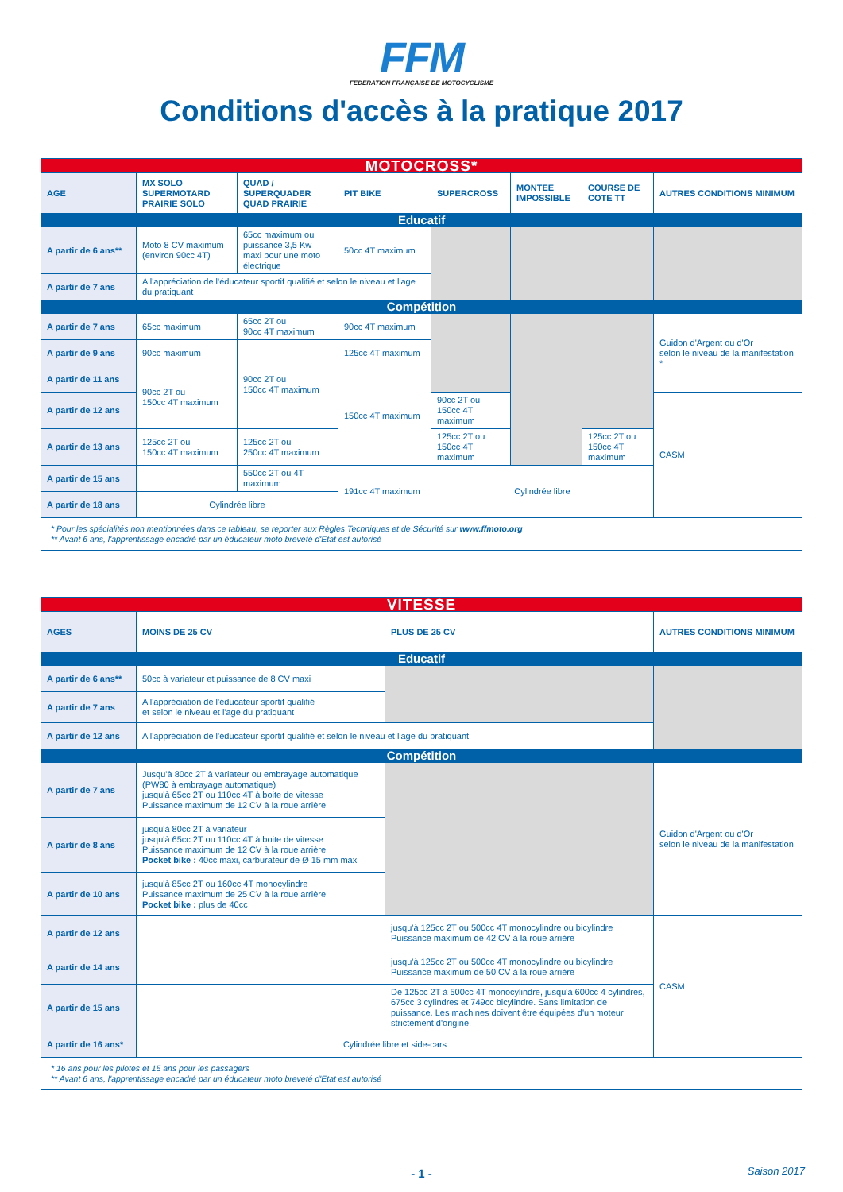FFM
FEDERATION FRANÇAISE DE MOTOCYCLISME
Conditions d'accès à la pratique 2017
| MOTOCROSS* | | | | | | | |
| AGE | MX SOLO SUPERMOTARD PRAIRIE SOLO | QUAD / SUPERQUADER QUAD PRAIRIE | PIT BIKE | SUPERCROSS | MONTEE IMPOSSIBLE | COURSE DE COTE TT | AUTRES CONDITIONS MINIMUM |
| Educatif | | | | | | | |
| A partir de 6 ans** | Moto 8 CV maximum (environ 90cc 4T) | 65cc maximum ou puissance 3,5 Kw maxi pour une moto électrique | 50cc 4T maximum | | | | |
| A partir de 7 ans | A l'appréciation de l'éducateur sportif qualifié et selon le niveau et l'age du pratiquant | | | | | | |
| Compétition | | | | | | | |
| A partir de 7 ans | 65cc maximum | 65cc 2T ou 90cc 4T maximum | 90cc 4T maximum | | | | Guidon d'Argent ou d'Or selon le niveau de la manifestation * |
| A partir de 9 ans | 90cc maximum | 90cc 2T ou 150cc 4T maximum | 125cc 4T maximum | | | | |
| A partir de 11 ans | 90cc 2T ou 150cc 4T maximum | | 150cc 4T maximum | | | | |
| A partir de 12 ans | | | | 90cc 2T ou 150cc 4T maximum | | | CASM |
| A partir de 13 ans | 125cc 2T ou 150cc 4T maximum | 125cc 2T ou 250cc 4T maximum | | 125cc 2T ou 150cc 4T maximum | | 125cc 2T ou 150cc 4T maximum | |
| A partir de 15 ans | | 550cc 2T ou 4T maximum | 191cc 4T maximum | Cylindrée libre | | | |
| A partir de 18 ans | Cylindrée libre | | | | | | |
| * Pour les spécialités non mentionnées dans ce tableau, se reporter aux Règles Techniques et de Sécurité sur www.ffmoto.org ** Avant 6 ans, l'apprentissage encadré par un éducateur moto breveté d'Etat est autorisé | | | | | | | |
| VITESSE | | | |
| AGES | MOINS DE 25 CV | PLUS DE 25 CV | AUTRES CONDITIONS MINIMUM |
| Educatif | | | |
| A partir de 6 ans** | 50cc à variateur et puissance de 8 CV maxi | | |
| A partir de 7 ans | A l'appréciation de l'éducateur sportif qualifié et selon le niveau et l'age du pratiquant | | |
| A partir de 12 ans | A l'appréciation de l'éducateur sportif qualifié et selon le niveau et l'age du pratiquant | | |
| Compétition | | | |
| A partir de 7 ans | Jusqu'à 80cc 2T à variateur ou embrayage automatique (PW80 à embrayage automatique) jusqu'à 65cc 2T ou 110cc 4T à boite de vitesse Puissance maximum de 12 CV à la roue arrière | | Guidon d'Argent ou d'Or selon le niveau de la manifestation |
| A partir de 8 ans | jusqu'à 80cc 2T à variateur jusqu'à 65cc 2T ou 110cc 4T à boite de vitesse Puissance maximum de 12 CV à la roue arrière Pocket bike : 40cc maxi, carburateur de Ø 15 mm maxi | | |
| A partir de 10 ans | jusqu'à 85cc 2T ou 160cc 4T monocylindre Puissance maximum de 25 CV à la roue arrière Pocket bike : plus de 40cc | | |
| A partir de 12 ans | | jusqu'à 125cc 2T ou 500cc 4T monocylindre ou bicylindre Puissance maximum de 42 CV à la roue arrière | CASM |
| A partir de 14 ans | | jusqu'à 125cc 2T ou 500cc 4T monocylindre ou bicylindre Puissance maximum de 50 CV à la roue arrière | |
| A partir de 15 ans | | De 125cc 2T à 500cc 4T monocylindre, jusqu'à 600cc 4 cylindres, 675cc 3 cylindres et 749cc bicylindre. Sans limitation de puissance. Les machines doivent être équipées d'un moteur strictement d'origine. | |
| A partir de 16 ans* | Cylindrée libre et side-cars | | |
| * 16 ans pour les pilotes et 15 ans pour les passagers ** Avant 6 ans, l'apprentissage encadré par un éducateur moto breveté d'Etat est autorisé | | | |
- 1 - Saison 2017